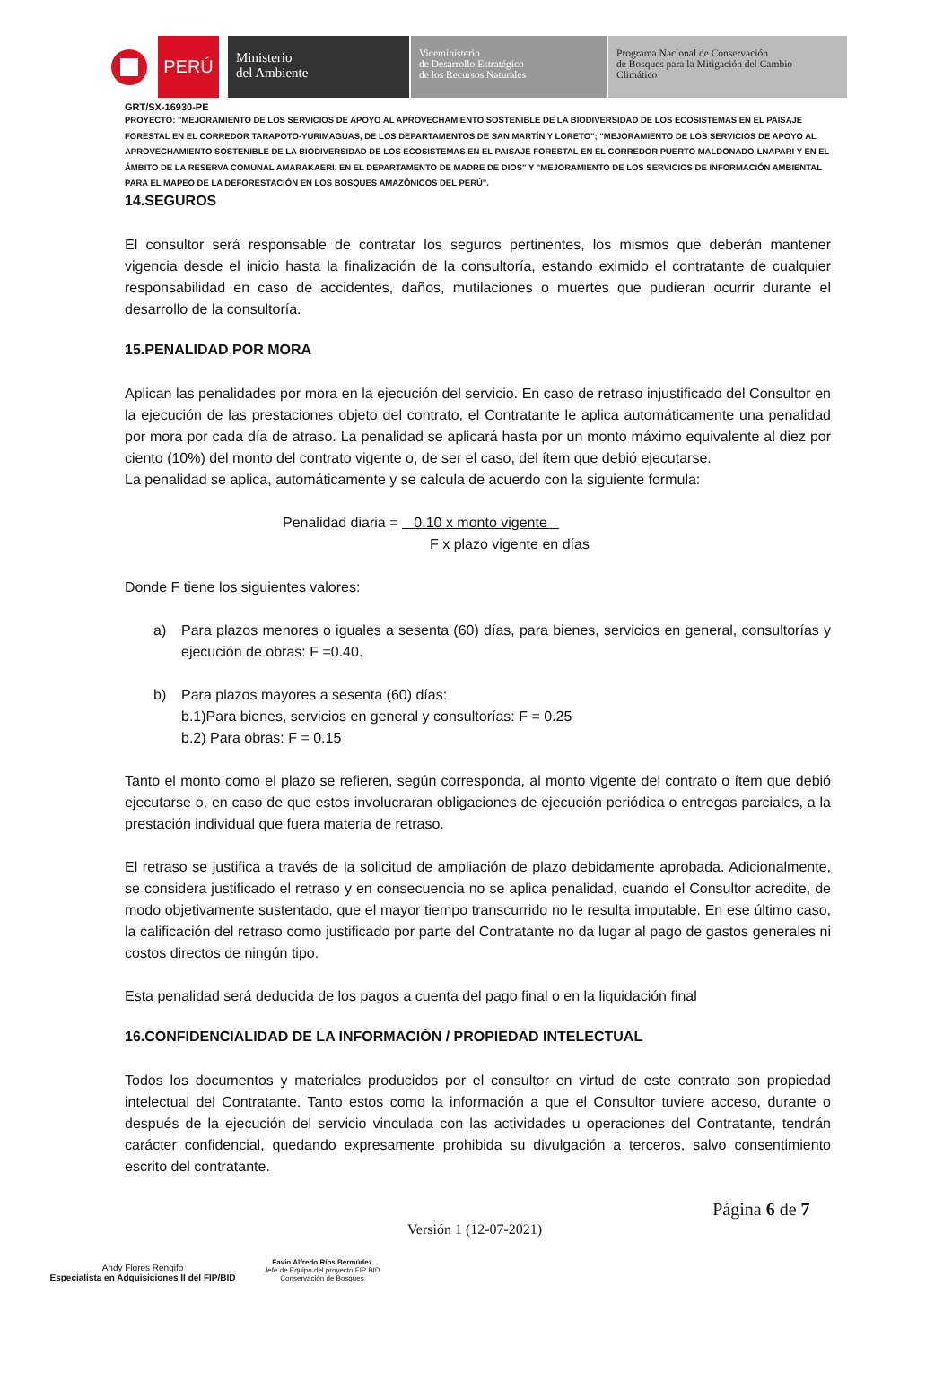PERÚ
Ministerio
del Ambiente
Viceministerio
de Desarrollo Estratégico
de los Recursos Naturales
Programa Nacional de Conservación
de Bosques para la Mitigación del Cambio
Climático
GRT/SX-16930-PE
PROYECTO: "MEJORAMIENTO DE LOS SERVICIOS DE APOYO AL APROVECHAMIENTO SOSTENIBLE DE LA BIODIVERSIDAD DE LOS ECOSISTEMAS EN EL PAISAJE FORESTAL EN EL CORREDOR TARAPOTO-YURIMAGUAS, DE LOS DEPARTAMENTOS DE SAN MARTÍN Y LORETO"; "MEJORAMIENTO DE LOS SERVICIOS DE APOYO AL APROVECHAMIENTO SOSTENIBLE DE LA BIODIVERSIDAD DE LOS ECOSISTEMAS EN EL PAISAJE FORESTAL EN EL CORREDOR PUERTO MALDONADO-LNAPARI Y EN EL ÁMBITO DE LA RESERVA COMUNAL AMARAKAERI, EN EL DEPARTAMENTO DE MADRE DE DIOS" Y "MEJORAMIENTO DE LOS SERVICIOS DE INFORMACIÓN AMBIENTAL PARA EL MAPEO DE LA DEFORESTACIÓN EN LOS BOSQUES AMAZÓNICOS DEL PERÚ".
14.SEGUROS
El consultor será responsable de contratar los seguros pertinentes, los mismos que deberán mantener vigencia desde el inicio hasta la finalización de la consultoría, estando eximido el contratante de cualquier responsabilidad en caso de accidentes, daños, mutilaciones o muertes que pudieran ocurrir durante el desarrollo de la consultoría.
15.PENALIDAD POR MORA
Aplican las penalidades por mora en la ejecución del servicio. En caso de retraso injustificado del Consultor en la ejecución de las prestaciones objeto del contrato, el Contratante le aplica automáticamente una penalidad por mora por cada día de atraso. La penalidad se aplicará hasta por un monto máximo equivalente al diez por ciento (10%) del monto del contrato vigente o, de ser el caso, del ítem que debió ejecutarse.
La penalidad se aplica, automáticamente y se calcula de acuerdo con la siguiente formula:
Penalidad diaria = 0.10 x monto vigente
F x plazo vigente en días
Donde F tiene los siguientes valores:
a) Para plazos menores o iguales a sesenta (60) días, para bienes, servicios en general, consultorías y ejecución de obras: F =0.40.
b) Para plazos mayores a sesenta (60) días:
b.1)Para bienes, servicios en general y consultorías: F = 0.25
b.2) Para obras: F = 0.15
Tanto el monto como el plazo se refieren, según corresponda, al monto vigente del contrato o ítem que debió ejecutarse o, en caso de que estos involucraran obligaciones de ejecución periódica o entregas parciales, a la prestación individual que fuera materia de retraso.
El retraso se justifica a través de la solicitud de ampliación de plazo debidamente aprobada. Adicionalmente, se considera justificado el retraso y en consecuencia no se aplica penalidad, cuando el Consultor acredite, de modo objetivamente sustentado, que el mayor tiempo transcurrido no le resulta imputable. En ese último caso, la calificación del retraso como justificado por parte del Contratante no da lugar al pago de gastos generales ni costos directos de ningún tipo.
Esta penalidad será deducida de los pagos a cuenta del pago final o en la liquidación final
16.CONFIDENCIALIDAD DE LA INFORMACIÓN / PROPIEDAD INTELECTUAL
Todos los documentos y materiales producidos por el consultor en virtud de este contrato son propiedad intelectual del Contratante. Tanto estos como la información a que el Consultor tuviere acceso, durante o después de la ejecución del servicio vinculada con las actividades u operaciones del Contratante, tendrán carácter confidencial, quedando expresamente prohibida su divulgación a terceros, salvo consentimiento escrito del contratante.
Andy Flores Rengifo
Especialista en Adquisiciones II del FIP/BID
Favio Alfredo Ríos Bermúdez
Jefe de Equipo del proyecto FIP BID
Conservación de Bosques
Versión 1 (12-07-2021)
Página 6 de 7